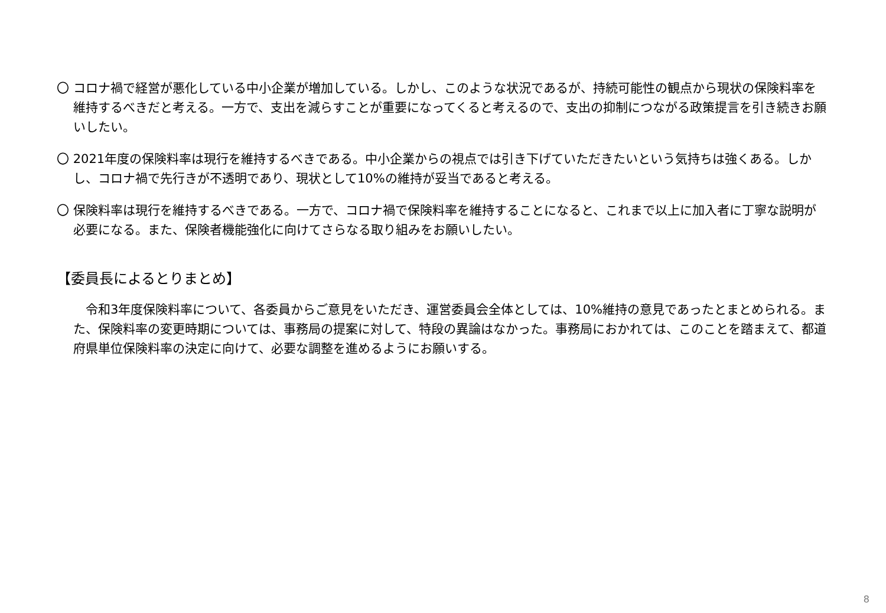〇 コロナ禍で経営が悪化している中小企業が増加している。しかし、このような状況であるが、持続可能性の観点から現状の保険料率を維持するべきだと考える。一方で、支出を減らすことが重要になってくると考えるので、支出の抑制につながる政策提言を引き続きお願いしたい。
〇 2021年度の保険料率は現行を維持するべきである。中小企業からの視点では引き下げていただきたいという気持ちは強くある。しかし、コロナ禍で先行きが不透明であり、現状として10%の維持が妥当であると考える。
〇 保険料率は現行を維持するべきである。一方で、コロナ禍で保険料率を維持することになると、これまで以上に加入者に丁寧な説明が必要になる。また、保険者機能強化に向けてさらなる取り組みをお願いしたい。
【委員長によるとりまとめ】
　令和3年度保険料率について、各委員からご意見をいただき、運営委員会全体としては、10%維持の意見であったとまとめられる。また、保険料率の変更時期については、事務局の提案に対して、特段の異論はなかった。事務局におかれては、このことを踏まえて、都道府県単位保険料率の決定に向けて、必要な調整を進めるようにお願いする。
8